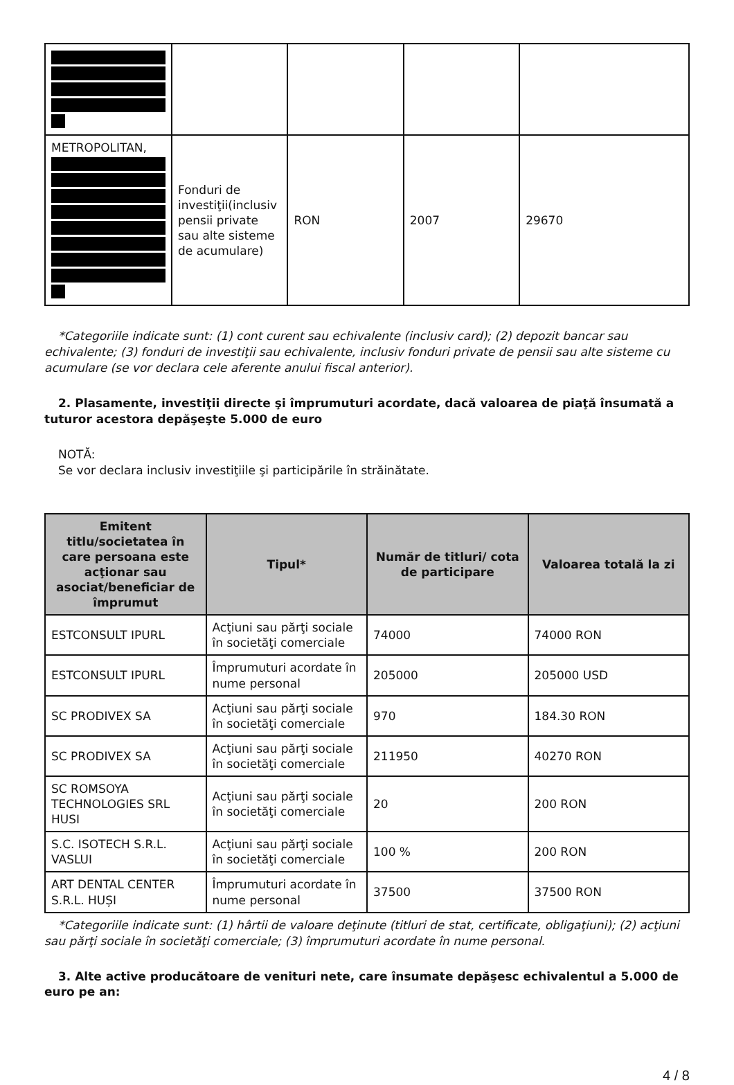| METROPOLITAN, | Fonduri de investiţii(inclusiv pensii private sau alte sisteme de acumulare) | RON | 2007 | 29670 |
*Categoriile indicate sunt: (1) cont curent sau echivalente (inclusiv card); (2) depozit bancar sau echivalente; (3) fonduri de investiţii sau echivalente, inclusiv fonduri private de pensii sau alte sisteme cu acumulare (se vor declara cele aferente anului fiscal anterior).
2. Plasamente, investiţii directe şi împrumuturi acordate, dacă valoarea de piaţă însumată a tuturor acestora depăşeşte 5.000 de euro
NOTĂ:
Se vor declara inclusiv investiţiile şi participările în străinătate.
| Emitent titlu/societatea în care persoana este acţionar sau asociat/beneficiar de împrumut | Tipul* | Număr de titluri/ cota de participare | Valoarea totală la zi |
| --- | --- | --- | --- |
| ESTCONSULT IPURL | Acţiuni sau părţi sociale în societăţi comerciale | 74000 | 74000 RON |
| ESTCONSULT IPURL | Împrumuturi acordate în nume personal | 205000 | 205000 USD |
| SC PRODIVEX SA | Acţiuni sau părţi sociale în societăţi comerciale | 970 | 184.30 RON |
| SC PRODIVEX SA | Acţiuni sau părţi sociale în societăţi comerciale | 211950 | 40270 RON |
| SC ROMSOYA TECHNOLOGIES SRL HUSI | Acţiuni sau părţi sociale în societăţi comerciale | 20 | 200 RON |
| S.C. ISOTECH S.R.L. VASLUI | Acţiuni sau părţi sociale în societăţi comerciale | 100 % | 200 RON |
| ART DENTAL CENTER S.R.L. HUȘI | Împrumuturi acordate în nume personal | 37500 | 37500 RON |
*Categoriile indicate sunt: (1) hârtii de valoare deţinute (titluri de stat, certificate, obligaţiuni); (2) acţiuni sau părţi sociale în societăţi comerciale; (3) împrumuturi acordate în nume personal.
3. Alte active producătoare de venituri nete, care însumate depăşesc echivalentul a 5.000 de euro pe an:
4 / 8